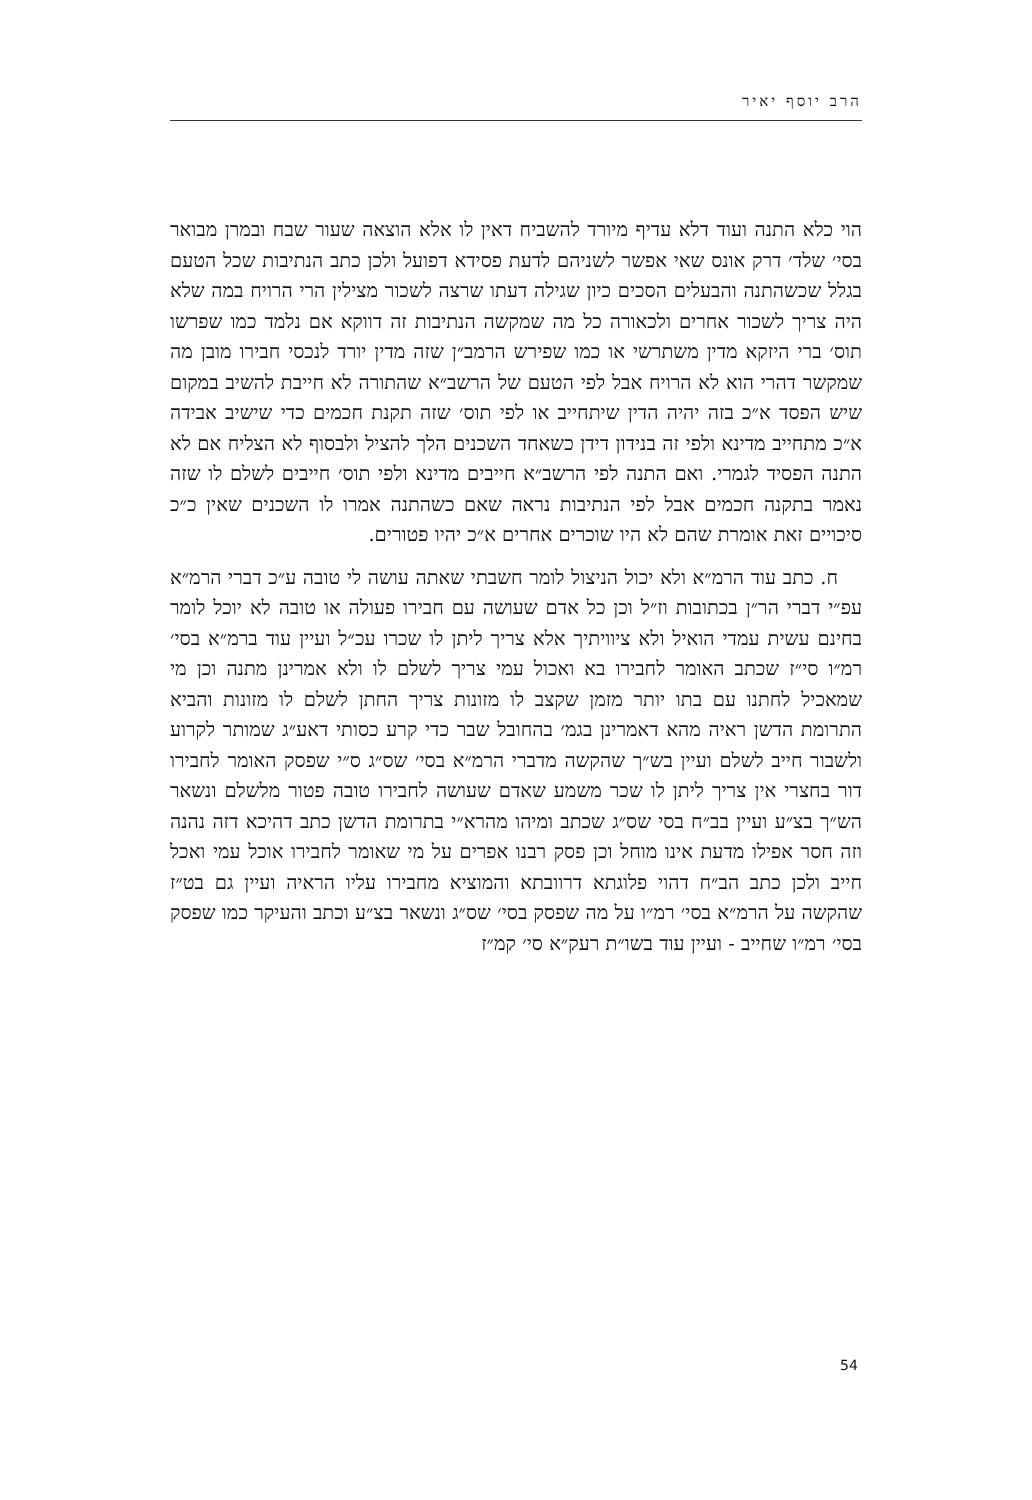הרב יוסף יאיר
הוי כלא התנה ועוד דלא עדיף מיורד להשביח דאין לו אלא הוצאה שעור שבח ובמרן מבואר בסי׳ שלד׳ דרק אונס שאי אפשר לשניהם לדעת פסידא דפועל ולכן כתב הנתיבות שכל הטעם בגלל שכשהתנה והבעלים הסכים כיון שגילה דעתו שרצה לשכור מצילין הרי הרויח במה שלא היה צריך לשכור אחרים ולכאורה כל מה שמקשה הנתיבות זה דווקא אם נלמד כמו שפרשו תוס׳ ברי היזקא מדין משתרשי או כמו שפירש הרמב״ן שזה מדין יורד לנכסי חבירו מובן מה שמקשר דהרי הוא לא הרויח אבל לפי הטעם של הרשב״א שהתורה לא חייבת להשיב במקום שיש הפסד א״כ בזה יהיה הדין שיתחייב או לפי תוס׳ שזה תקנת חכמים כדי שישיב אבידה א״כ מתחייב מדינא ולפי זה בנידון דידן כשאחד השכנים הלך להציל ולבסוף לא הצליח אם לא התנה הפסיד לגמרי. ואם התנה לפי הרשב״א חייבים מדינא ולפי תוס׳ חייבים לשלם לו שזה נאמר בתקנה חכמים אבל לפי הנתיבות נראה שאם כשהתנה אמרו לו השכנים שאין כ״כ סיכויים זאת אומרת שהם לא היו שוכרים אחרים א״כ יהיו פטורים.
ח. כתב עוד הרמ״א ולא יכול הניצול לומר חשבתי שאתה עושה לי טובה ע״כ דברי הרמ״א עפ״י דברי הר״ן בכתובות וז״ל וכן כל אדם שעושה עם חבירו פעולה או טובה לא יוכל לומר בחינם עשית עמדי הואיל ולא ציוויתיך אלא צריך ליתן לו שכרו עכ״ל ועיין עוד ברמ״א בסי׳ רמ״ו סי״ז שכתב האומר לחבירו בא ואכול עמי צריך לשלם לו ולא אמרינן מתנה וכן מי שמאכיל לחתנו עם בתו יותר מזמן שקצב לו מזונות צריך החתן לשלם לו מזונות והביא התרומת הדשן ראיה מהא דאמרינן בגמ׳ בהחובל שבר כדי קרע כסותי דאע״ג שמותר לקרוע ולשבור חייב לשלם ועיין בש״ך שהקשה מדברי הרמ״א בסי׳ שס״ג ס״י שפסק האומר לחבירו דור בחצרי אין צריך ליתן לו שכר משמע שאדם שעושה לחבירו טובה פטור מלשלם ונשאר הש״ך בצ״ע ועיין בב״ח בסי שס״ג שכתב ומיהו מהרא״י בתרומת הדשן כתב דהיכא דזה נהנה וזה חסר אפילו מדעת אינו מוחל וכן פסק רבנו אפרים על מי שאומר לחבירו אוכל עמי ואכל חייב ולכן כתב הב״ח דהוי פלוגתא דרוובתא והמוציא מחבירו עליו הראיה ועיין גם בט״ז שהקשה על הרמ״א בסי׳ רמ״ו על מה שפסק בסי׳ שס״ג ונשאר בצ״ע וכתב והעיקר כמו שפסק בסי׳ רמ״ו שחייב - ועיין עוד בשו״ת רעק״א סי׳ קמ״ז
54